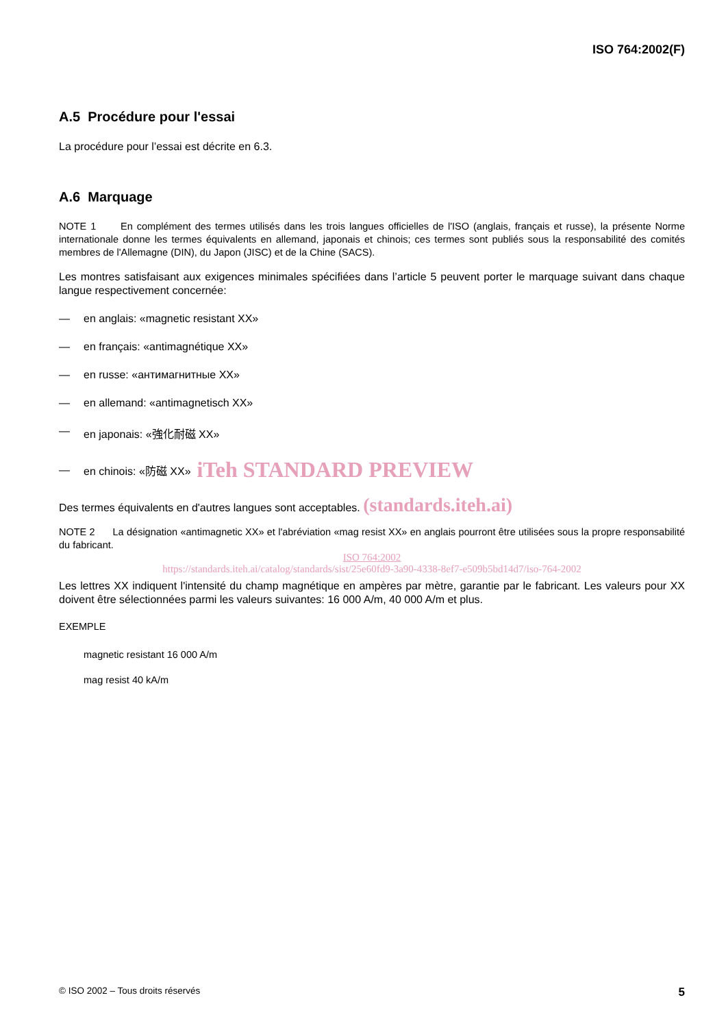ISO 764:2002(F)
A.5 Procédure pour l'essai
La procédure pour l’essai est décrite en 6.3.
A.6 Marquage
NOTE 1 En complément des termes utilisés dans les trois langues officielles de l'ISO (anglais, français et russe), la présente Norme internationale donne les termes équivalents en allemand, japonais et chinois; ces termes sont publiés sous la responsabilité des comités membres de l'Allemagne (DIN), du Japon (JISC) et de la Chine (SACS).
Les montres satisfaisant aux exigences minimales spécifiées dans l’article 5 peuvent porter le marquage suivant dans chaque langue respectivement concernée:
— en anglais: «magnetic resistant XX»
— en français: «antimagnétique XX»
— en russe: «антимагнитные XX»
— en allemand: «antimagnetisch XX»
— en japonais: «強化耐磁 XX»
— en chinois: «防磁 XX» iTeh STANDARD PREVIEW
Des termes équivalents en d'autres langues sont acceptables. (standards.iteh.ai)
NOTE 2 La désignation «antimagnetic XX» et l'abréviation «mag resist XX» en anglais pourront être utilisées sous la propre responsabilité du fabricant.
ISO 764:2002
https://standards.iteh.ai/catalog/standards/sist/25e60fd9-3a90-4338-8ef7-e509b5bd14d7/iso-764-2002
Les lettres XX indiquent l'intensité du champ magnétique en ampères par mètre, garantie par le fabricant. Les valeurs pour XX doivent être sélectionnées parmi les valeurs suivantes: 16 000 A/m, 40 000 A/m et plus.
EXEMPLE
magnetic resistant 16 000 A/m
mag resist 40 kA/m
© ISO 2002 – Tous droits réservés 5